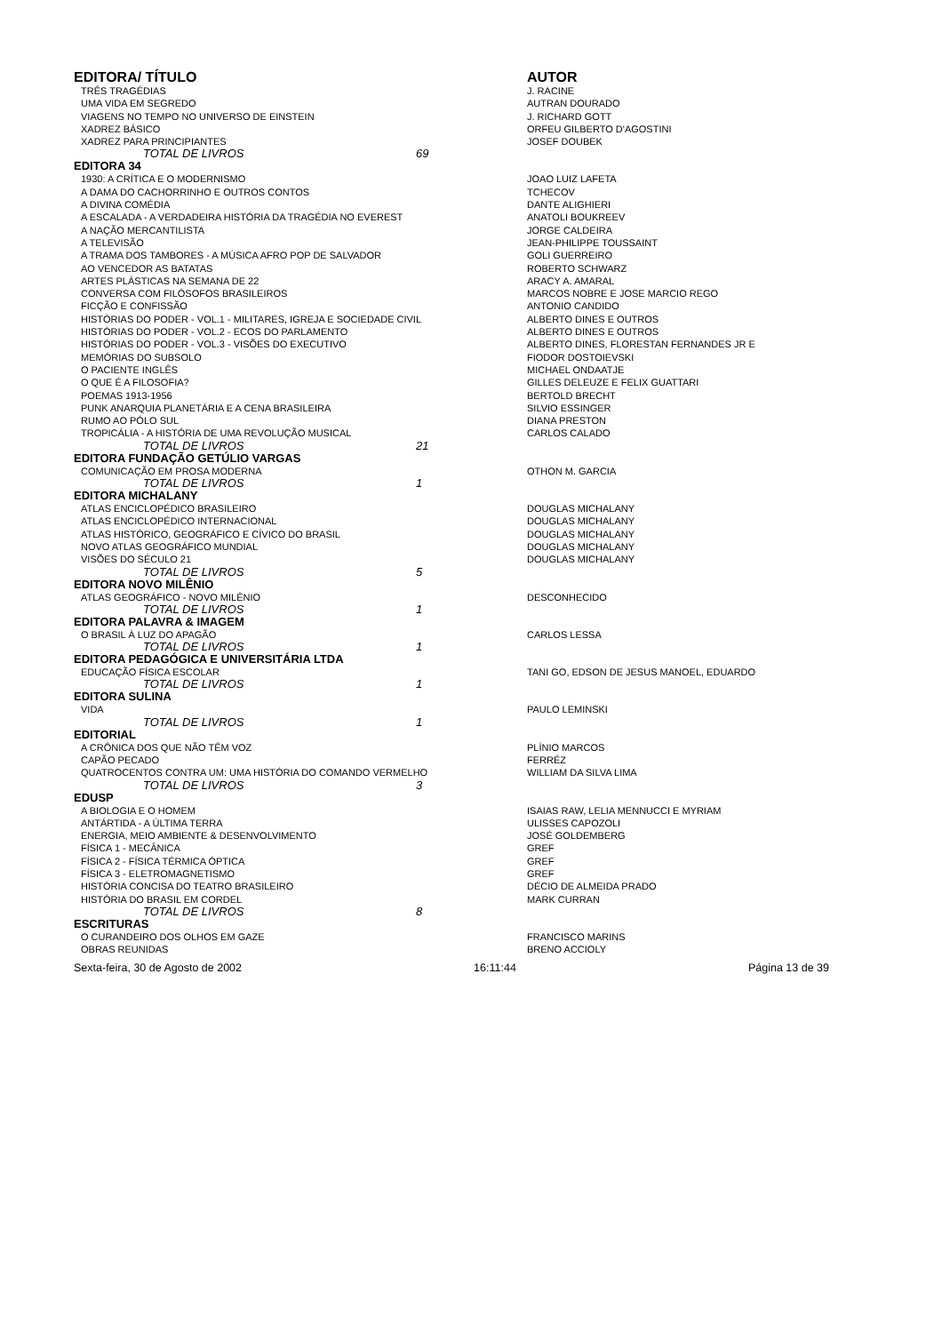| EDITORA/ TÍTULO | AUTOR |
| --- | --- |
| TRÊS TRAGÉDIAS | J. RACINE |
| UMA VIDA EM SEGREDO | AUTRAN DOURADO |
| VIAGENS NO TEMPO NO UNIVERSO DE EINSTEIN | J. RICHARD GOTT |
| XADREZ BÁSICO | ORFEU GILBERTO D'AGOSTINI |
| XADREZ PARA PRINCIPIANTES | JOSEF DOUBEK |
| TOTAL DE LIVROS 69 | |
| EDITORA 34 | |
| 1930: A CRÍTICA E O MODERNISMO | JOAO LUIZ LAFETA |
| A DAMA DO CACHORRINHO E OUTROS CONTOS | TCHECOV |
| A DIVINA COMÉDIA | DANTE ALIGHIERI |
| A ESCALADA - A VERDADEIRA HISTÓRIA DA TRAGÉDIA NO EVEREST | ANATOLI BOUKREEV |
| A NAÇÃO MERCANTILISTA | JORGE CALDEIRA |
| A TELEVISÃO | JEAN-PHILIPPE TOUSSAINT |
| A TRAMA DOS TAMBORES - A MÚSICA AFRO POP DE SALVADOR | GOLI GUERREIRO |
| AO VENCEDOR AS BATATAS | ROBERTO SCHWARZ |
| ARTES PLÁSTICAS NA SEMANA DE 22 | ARACY A. AMARAL |
| CONVERSA COM FILÓSOFOS BRASILEIROS | MARCOS NOBRE E JOSE MARCIO REGO |
| FICÇÃO E CONFISSÃO | ANTONIO CANDIDO |
| HISTÓRIAS DO PODER - VOL.1 - MILITARES, IGREJA E SOCIEDADE CIVIL | ALBERTO DINES E OUTROS |
| HISTÓRIAS DO PODER - VOL.2 - ECOS DO PARLAMENTO | ALBERTO DINES E OUTROS |
| HISTÓRIAS DO PODER - VOL.3 - VISÕES DO EXECUTIVO | ALBERTO DINES, FLORESTAN FERNANDES JR E |
| MEMÓRIAS DO SUBSOLO | FIODOR DOSTOIEVSKI |
| O PACIENTE INGLÊS | MICHAEL ONDAATJE |
| O QUE É A FILOSOFIA? | GILLES DELEUZE E FELIX GUATTARI |
| POEMAS 1913-1956 | BERTOLD BRECHT |
| PUNK ANARQUIA PLANETÁRIA E A CENA BRASILEIRA | SILVIO ESSINGER |
| RUMO AO PÓLO SUL | DIANA PRESTON |
| TROPICÁLIA - A HISTÓRIA DE UMA REVOLUÇÃO MUSICAL | CARLOS CALADO |
| TOTAL DE LIVROS 21 | |
| EDITORA FUNDAÇÃO GETÚLIO VARGAS | |
| COMUNICAÇÃO EM PROSA MODERNA | OTHON M. GARCIA |
| TOTAL DE LIVROS 1 | |
| EDITORA MICHALANY | |
| ATLAS ENCICLOPÉDICO BRASILEIRO | DOUGLAS MICHALANY |
| ATLAS ENCICLOPÉDICO INTERNACIONAL | DOUGLAS MICHALANY |
| ATLAS HISTÓRICO, GEOGRÁFICO E CÍVICO DO BRASIL | DOUGLAS MICHALANY |
| NOVO ATLAS GEOGRÁFICO MUNDIAL | DOUGLAS MICHALANY |
| VISÕES DO SÉCULO 21 | DOUGLAS MICHALANY |
| TOTAL DE LIVROS 5 | |
| EDITORA NOVO MILÊNIO | |
| ATLAS GEOGRÁFICO - NOVO MILÊNIO | DESCONHECIDO |
| TOTAL DE LIVROS 1 | |
| EDITORA PALAVRA & IMAGEM | |
| O BRASIL À LUZ DO APAGÃO | CARLOS LESSA |
| TOTAL DE LIVROS 1 | |
| EDITORA PEDAGÓGICA E UNIVERSITÁRIA LTDA | |
| EDUCAÇÃO FÍSICA ESCOLAR | TANI GO, EDSON DE JESUS MANOEL, EDUARDO |
| TOTAL DE LIVROS 1 | |
| EDITORA SULINA | |
| VIDA | PAULO LEMINSKI |
| TOTAL DE LIVROS 1 | |
| EDITORIAL | |
| A CRÔNICA DOS QUE NÃO TÊM VOZ | PLÍNIO MARCOS |
| CAPÃO PECADO | FERRÉZ |
| QUATROCENTOS CONTRA UM: UMA HISTÓRIA DO COMANDO VERMELHO | WILLIAM DA SILVA LIMA |
| TOTAL DE LIVROS 3 | |
| EDUSP | |
| A BIOLOGIA E O HOMEM | ISAIAS RAW, LELIA MENNUCCI E MYRIAM |
| ANTÁRTIDA - A ÚLTIMA TERRA | ULISSES CAPOZOLI |
| ENERGIA, MEIO AMBIENTE & DESENVOLVIMENTO | JOSÉ GOLDEMBERG |
| FÍSICA 1 - MECÂNICA | GREF |
| FÍSICA 2 - FÍSICA TÉRMICA ÓPTICA | GREF |
| FÍSICA 3 - ELETROMAGNETISMO | GREF |
| HISTÓRIA CONCISA DO TEATRO BRASILEIRO | DÉCIO DE ALMEIDA PRADO |
| HISTÓRIA DO BRASIL EM CORDEL | MARK CURRAN |
| TOTAL DE LIVROS 8 | |
| ESCRITURAS | |
| O CURANDEIRO DOS OLHOS EM GAZE | FRANCISCO MARINS |
| OBRAS REUNIDAS | BRENO ACCIOLY |
Sexta-feira, 30 de Agosto de 2002 16:11:44 Página 13 de 39